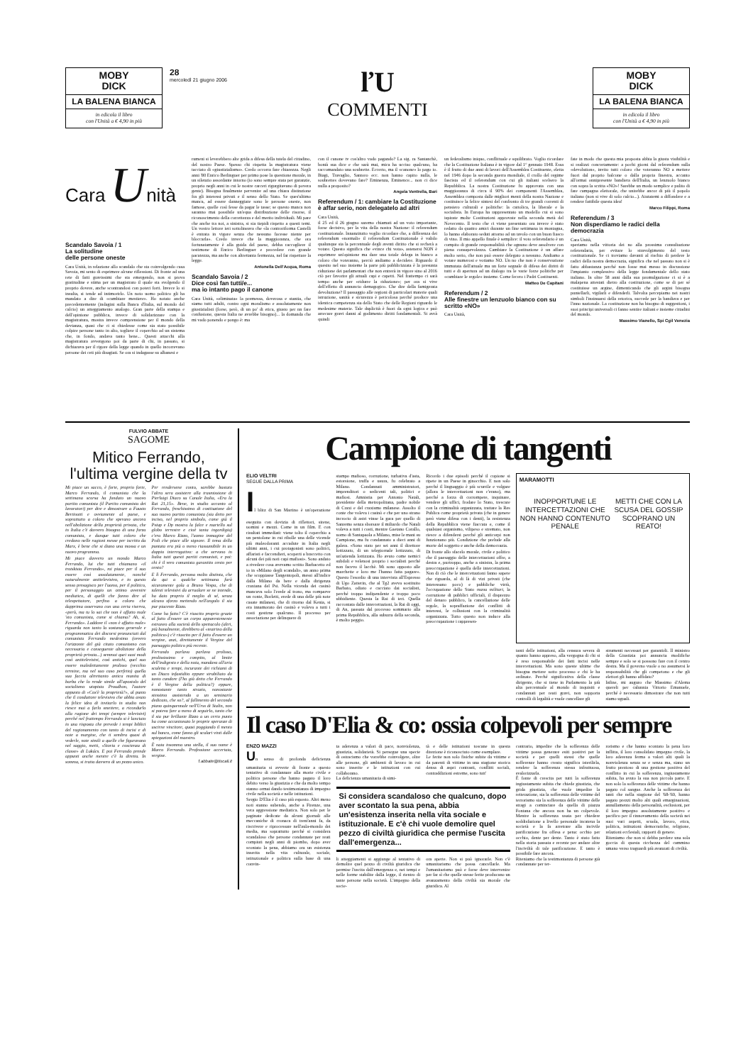MOBY
DICK
LA BALENA BIANCA
in edicola il libro
con l'Unità a € 4,90 in più
28
mercoledì 21 giugno 2006
ľU
COMMENTI
MOBY
DICK
LA BALENA BIANCA
in edicola il libro
con l'Unità a € 4,90 in più
Cara Unità
Scandalo Savoia / 1
La solitudine
delle persone oneste
Cara Unità, in relazione allo scandalo che sta coinvolgendo casa Savoia, mi sento di esprimere alcune riflessioni. Di fronte ad una rete di fatti gravissimi che sta emergendo, non si prova gratitudine e stima per un magistrato il quale sta svolgendo il proprio dovere, anche scontrandosi con poteri forti. Invece lo si insulta, si tende ad intimorirlo. Un noto uomo politico gli ha mandato a dire di «cambiare mestiere». Ho notato anche precedentemente (indagini sulla Banca d'Italia, sul mondo del calcio) un atteggiamento analogo. Gran parte della stampa e dell'opinione pubblica, invece di solidarizzare con la magistratura, mostra invece comprensione per il mondo della devianza, quasi che ci si chiedesse come sia stato possibile colpire persone tanto in alto, togliere il coperchio ad un sistema che, in fondo, andava tanto bene... Questi attacchi alla magistratura avvengono poi da parte di chi, in passato, si dichiarava per il rigore della legge quando in quello incorrevano persone dei ceti più disagiati. Se ora si indagasse su albanesi e
rumeni si leverebbero alte grida a difesa della tutela del cittadino, del nostro Paese. Spesso chi rispetta la magistratura viene tacciato di «giustizialismo». Credo occorra fare chiarezza. Negli anni '80 Enrico Berlinguer per primo pose la questione morale, in un silenzio assordante intorno (io sono sempre stata per garanzie, proprio negli anni in cui le nostre carceri rigurgitavano di povera gente). Bisogna finalmente pervenire ad una chiara distinzione fra gli interessi privati e il senso dello Stato. Se ques'ultimo manca, ad essere danneggiate sono le persone oneste, non famose, quelle così fesse da pagar le tasse; se questo manca non saranno mai possibile un'equa distribuzione delle risorse, il riconoscimento della correttezza e del merito individuali. Mi pare che anche tra noi, a sinistra, si sia tiepidi rispetto a questi temi. Un vostro lettore ieri sottolineava che «la controriforma Castelli è entrata in vigore senza che nessuno facesse niente per bloccarla». Credo invece che la maggioranza, che ora fortunatamente è alla guida del paese, debba raccogliere il testimone di Enrico Berlinguer e procedere con grande pacatezza, ma anche con altrettanta fermezza, nel far rispettare la legge.
Antonella Dell'Acqua, Roma
Scandalo Savoia / 2
Dice così fan tutti/e...
ma io intanto pago il canone
Cara Unità, «eliminata» la premessa, doverosa e stantia, che siamo tutti adulti, contro ogni moralismo e assolutamente non giustizialisti (forse, però, di un po' di etica, giusto per nn fare confusione, questa Italia ne avrebbe bisogno)... la domanda che mi vado ponendo e pongo è: ma
con il canone tv cos'altro vado pagando? La sig. ra Santanchè, bontà sua dice e che sarà mai, mica ha ucciso qualcuno, ha raccomandato una soubrette. Eccerto, ma il «canone» lo pago io. Biagi, Travaglio, Santoro ecc. non hanno capito nulla, le soubrettes dovevano fare? Eminenza, Eminence... non ci dice nulla a proposito?
Angela Ventrella, Bari
Referendum / 1: cambiare la Costituzione è affar serio, non delegatelo ad altri
Cara Unità,
il 25 ed il 26 giugno saremo chiamati ad un voto importante, forse decisivo, per la vita della nostra Nazione: il referendum costituzionale. Innanzitutto voglio ricordare che, a differenza dei referendum «normali» il referendum Costituzionale è valido qualunque sia la percentuale degli aventi diritto che si recherà a votare. Questo significa che «vince chi vota», astenersi NON è esprimere un'opinione ma dare una totale delega in bianco a coloro che voteranno, perciò andiamo a decidere. Riguardo il quesito nel suo insieme la parte più pubblicizzata è la presunta riduzione dei parlamentari che non entrerà in vigore sino al 2016 ciò per favorire gli attuali capi e capetti. Nel frattempo ci sarà tempo anche per «ridurre la riduzione»; per ora si vive dell'effetto di annuncio demagogico. Che dire della famigerata devoluzione? Il passaggio alle regioni di particolari materie quali istruzione, sanità e sicurezza è pericolosa perché produce una identica competenza sia dello Stato che delle Regioni riguardo le medesime materie. Tale duplicità è fuori da ogni logica e può arrecare gravi danni al godimento diritti fondamentali. Si avrà quindi
un federalismo iniquo, conflittuale e squilibrato. Voglio ricordare che la Costituzione Italiana è in vigore dal 1° gennaio 1948. Essa è il frutto di due anni di lavori dell'Assemblea Costituente, eletta nel 1946 dopo la seconda guerra mondiale, il crollo del regime fascista ed il referendum con cui gli italiani scelsero la Repubblica. La nostra Costituzione fu approvata con una maggioranza di circa il 90% dei componenti l'Assemblea, Assemblea composta dalle migliori menti della nostra Nazione e costituisce la felice sintesi del confronto di tre grandi correnti di pensiero culturali e politiche: la cattolica, la liberale e la socialista. In Europa ha rappresentato un modello cui si sono ispirate molte Costituzioni approvate nella seconda metà del Novecento. Il testo che ci viene presentato ora invece è stato redatto da quattro amici durante un fine settimana in montagna, lo hanno elaborato seduti attorno ad un tavolo con un buon fiasco di vino. Il mio appello finale è semplice: il voto referendario è un compito di grande responsabilità che ognuno deve assolvere con piena consapevolezza. Cambiare la Costituzione è un affare molto serio, che non può essere delegato a nessuno. Andiamo a votare numerosi e votiamo NO. Un no che non è conservazione immutata dell'attuale ma un forte segnale di difesa dei diritti di tutti e di apertura ad un dialogo tra le varie forze politiche per «cambiare le regole» insieme. Come fecero i Padri Costituenti.
Matteo De Capitani
Referendum / 2
Alle finestre un lenzuolo bianco con su scritto «NO»
Cara Unità,
fate in modo che questa mia proposta abbia la giusta visibilità e si realizzi concretamente: a pochi giorni dal referendum sulla «devolution», invito tutti coloro che voteranno NO a mettere fuori dal proprio balcone o dalla propria finestra, accanto all'ormai onnipresente bandiera dell'Italia, un lenzuolo bianco con sopra la scritta «NO»! Sarebbe un modo semplice e pulito di fare campagna elettorale, che unirebbe ancor di più il popolo italiano (non si vive di solo calcio...). Aiutatemi a diffondere e a rendere fattibile questa idea!
Marco Filippi, Roma
Referendum / 3
Non disperdiamo le radici della democrazia
Cara Unità,
speriamo nella vittoria dei no alla prossima consultazione referendaria, per evitare lo stravolgimento del testo costituzionale. Se ci troviamo davanti al rischio di perdere le radici della nostra democrazia, significa che nel passato non si è fatto abbastanza perché non fosse mai messo in discussione l'impianto complessivo della legge fondamentale dello stato italiano. In oltre 58 anni dalla sua promulgazione ci si è a malapena attestati dietro alla costituzione, come se di per sé costituisse un argine, dimenticando che gli argini bisogna puntellarli, vigilarli e difenderli. Talvolta percepiamo nei nostri simboli l'insinuarsi della retorica, succede per la bandiera e per l'inno nazionale. La costituzione non ha bisogno di suggestioni, i suoi principi universali ci fanno sentire italiani e insieme cittadini del mondo.
Massimo Vianello, Spi Cgil Venezia
FULVIO ABBATE
SAGOME
Mitico Ferrando,
l'ultima vergine della tv
Mi piace un sacco, è forte, proprio forte, Marco Ferrando, il comunista che la settimana scorsa ha fondato un nuovo partito comunista (il Partito comunista dei lavoratori) per dire e dimostrare a Fausto Bertinotti e ovviamente al paese, e soprattutto a coloro che sperano ancora nell'abolizione della proprietà privata, che in Italia c'è davvero bisogno di una forza comunista, e dunque tutti coloro che credono nelle ragioni messe per iscritto da Marx, è bene che si diano una mossa e un nuovo programma.
Mi piace davvero un mondo Marco Ferrando, lui che tutti chiamano «il trotskista Ferrando», mi piace per il suo essere così assolutamente, nonché naturalmente antitelevisivo, e in questo senso presagisco per l'uomo, per il politico, per il personaggio un ottimo avvenire mediatico, di quelli che fanno dire al telespettatore, perfino a coloro che dapprima osservano con una certa riserva, «però, ma tu lo sai che non è affatto male 'sto comunista, come si chiama? Ah, sì, Ferrando». Laddove il «non è affatto male» riguarda non tanto la sostanza generale e programmatica dei discorsi pronunciati dal comunista Ferrando medesimo (ovvero l'orizzonte del già citato comunismo con necessaria e conseguente abolizione della proprietà privata...) semmai quei suoi modi così antitelevisivi, così antichi, quel suo essere maledettamente prolisso (vecchio termine, ma nel suo caso perfetto) quella sua faccia altrettanto antica munita di barba che lo rende simile all'apostolo del socialismo utopista Proudhon, l'autore appunto di «Cos'è la proprietà?», al punto che il conduttore televisivo che abbia avuto la felice idea di invitarlo in studio non riesce mai a farlo smettere, a ricondurlo alla ragione dei tempi (sempre televisivi) perché nel frattempo Ferrando si è lanciato in una risposta che prevede i tempi biblici del ragionamento con tanto di incisi e di note a margine, che ti sembra quasi di vederle, note simili a quelle che figuravano nel saggio, metti, «Storia e coscienza di classe» di Lukács. E poi Ferrando prende appunti anche mentre c'è la diretta. In somma, si tratta davvero di un pezzo unico.
Per rendersene conto, sarebbe bastato l'altra sera assistere alla trasmissione di Pierluigi Diaco su Canale Italia, «Era la Rai 21,15». Bene, in studio accanto al Ferrando, freschissimo di costituzione del suo nuovo partito comunista (sia detto per inciso, nel proprio simbolo, come già il Psiup e Dp mostra la falce e martello sul globo terrestre e cioè tanta ingordigia) c'era Marco Rizzo, l'uomo immagine del Pcdi che piace alle signore. Il tema della puntata era più o meno riassumibile in un doppio interrogativo: a che servono in Italia tutti questi partiti comunisti, e poi: chi è il vero comunista garantito cento per cento?
E lì Ferrando, persona molto distinta, che da qui a qualche settimana farà sicuramente gola a Bruno Vespa, che di talenti televisivi da arruolare se ne intende, ha dato proprio il meglio di sé, senza alcuno sforzo mettendo nell'angolo il sia pur piacente Rizzo.
Come ha fatto? C'è riuscito proprio grazie al fatto d'essere un corpo apparentemente estraneo alla società dello spettacolo (altri, più banalmente, direbbero al «teatrino della politica») c'è riuscito per il fatto d'essere un vergine, anzi, direttamente il Vergine del paesaggio politico più recente.
Ferrando parlava parlava prolisso, prolississimo e compito, al limite dell'indigesto e della noia, mandava all'aria scaletta e tempi, incurante dei richiami di un Diaco infastidito eppure strabiliato da tanto candore (l'ho già detto che Ferrando è il Vergine della politica?) eppure, nonostante tanto strazio, nonostante stessimo assistendo a un seminario dedicato, che so?, al fallimento del secondo piano quinquennale nell'Urss di Stalin, non si poteva fare a meno di seguirlo, tanto che il sia pur brillante Rizzo a un certo punto ha come accantonato le proprie speranze di uscirne vincitore, quasi poggiando il mento sul banco, come fanno gli scalari vinti dalle spiegazioni del maestro.
È nata insomma una stella, il suo nome è Marco Ferrando. Professione accertata, vergine.
f.abbate@tiscali.it
Campione di tangenti
ELIO VELTRI
SEGUE DALLA PRIMA
Il blitz di San Martino è un'operazione eseguita con dovizia di riflettori, sirene, uomini e mezzi. Come in un film. E con risultati immediati: viene tolto il coperchio a un pentolone in cui ribolle una delle vicende più maleodoranti accadute in Italia negli ultimi anni, i cui protagonisti sono politici, affaristi e faccendieri, scoperti a braccetto con alcuni dei più noti capi mafiosi». Sono andato a rivedere cosa avevamo scritto Barbacetto ed io in «Milano degli scandali», un anno prima che scoppiasse Tangentopoli, messi all'indice dalla Milano da bere e dalla dirigenza craxiana del Psi. Nella vicenda dei casinò mancava solo l'erede al trono, ma comparve un conte, Borletti, erede di una delle più note casate milanesi, che di ritorno dal Kenia, si era innamorato dei casinò e voleva a tutti i costi gestirne qualcuno. Il processo per associazione per delinquere di
stampo mafioso, corruzione, turbativa d'asta, estorsione, truffa e usura, fu celebrato a Milano. Condannati amministratori, imprenditori o sedicenti tali, politici e mafiosi. Amnistia per Antonio Natali, presidente della metropolitana, padre nobile di Craxi e del craxismo milanese. Assolto il conte che voleva i casinò e che per uno strano incrocio di astri vinse la gara per quello di Sanremo senza sborsare il miliardo che Natali voleva a tutti i costi, mentre Gaetano Corallo, uomo di Santapaola a Milano, mise le mani su Campione, ma fu condannato a dieci anni di galera. «Sono stato per sei anni il direttore lottizzato, di un telegiornale lottizzato, di un'azienda lottizzata. Ho avuto come nemici subdoli e velenosi proprio i socialisti perché non facevo il lacchè. Mi sono opposto alle marchette e loro me l'hanno fatta pagare». Questo l'esordio di una intervista all'Espresso di Ugo Zatterin, che al Tg2 aveva sostituito Barbato, odiato e cacciato dai socialisti, perché troppo indipendente e troppo poco ubbidiente. Questa la Rai di ieri. Quella raccontata dalle intercettazioni, la Rai di oggi, di An, passata dal processo sommario alla prima Repubblica, alla suburra della seconda, è molto peggio.
Ricordo i due episodi perché il copione si ripete in un Paese in ginocchio. E non solo perché il linguaggio è più scurrile e volgare (allora le intercettazioni non c'erano), ma perché a forza di corrompere, inquinare, vendere gli uffici, frodare lo Stato, trescare con la criminalità organizzata, trattare la Res Publica come proprietà privata (che in genere però viene difesa con i denti), la resistenza della Repubblica viene fiaccata e, come il qualsiasi organismo, vilipeso e stremato, non riesce a difendersi perché gli anticorpi non funzionano più. Condizione che prelude alla morte del soggetto e anche della democrazia.
Di fronte allo sfacelo morale, civile e politico che il paesaggio delle intercettazioni offre, a destra e, purtroppo, anche a sinistra, la prima preoccupazione è quella delle intercettazioni. Non di ciò che le intercettazioni fanno sapere che riguarda, al di là di vizi privati (che interessano poco) e pubbliche virtù, l'occupazione dello Stato manu militari, la corruzione di pubblici ufficiali, il disprezzo del denaro pubblico, la cancellazione delle regole, la sopraffazione dei conflitti di interessi, le collusioni con la criminalità organizzata. Tutto questo non induce alla preoccupazione i rappresen-
MARAMOTTI
INOPPORTUNE LE INTERCETTAZIONI CHE NON HANNO CONTENUTO PENALE METTI CHE CON LA SCUSA DEL GOSSIP SCOPRANO UN REATO!
tanti delle istituzioni, alla censura severa di quanto hanno appreso, alla vergogna di chi si è reso responsabile dei fatti incisi nelle intercettazioni. Ma sono queste ultime che bisogna mettere sotto processo e chi le ha ordinate. Perché significativa della classe dirigente, che si tiene in Parlamento la più alta percentuale al mondo di inquisiti e condannati per reati gravi, non sopporta controlli di legalità e vuole cancellare gli
strumenti necessari per garantirli. Il ministro della Giustizia poi annuncia modifiche sempre e solo se si possono fare con il centro destra. Ma il governo vuole o no assumersi le responsabilità che gli competono e che gli elettori gli hanno affidato?
Infine, mi auguro che Massimo d'Alema quereli per calunnia Vittorio Emanuele, perché è necessario dimostrare che non tutti siamo uguali.
Il caso D'Elia & co: ossia colpevoli per sempre
ENZO MAZZI
Un senso di profonda deficienza umanitaria si avverte di fronte a questo tentativo di condannare alla morte civile e politica persone che hanno pagato il loro debito verso la giustizia e che da molto tempo stanno ormai dando testimonianza di impegno civile nella società e nelle istituzioni.
Sergio D'Elia è il caso più esposto. Altri meno noti stanno subendo, anche a Firenze, una vera aggressione mediatica. Non solo per le paginate dedicate da alcuni giornali alle meccaniche di cronaca di trent'anni fa, da riscrivere e riprocessare nell'aula-mondo dei media, ma soprattutto perché si considera scandaloso che persone condannate per reati compiuti negli anni di piombo, dopo aver scontato la pena, abbiamo ora un esistenza inserita nella vita culturale, sociale, istituzionale e politica sulla base di una convin-
ta aderenza a valori di pace, nonviolenza, giustizia, solidarietà. Si persegue una specie di ostracismo che vorrebbe coinvolgere, oltre alle persone, gli ambienti di lavoro in cui sono inserite e le istituzioni con cui collaborano.
La deficienza umanitaria di simi-
tà e delle istituzioni toscane in questa direzione è riconosciuto come esemplare.
Le ferite non solo fisiche subite da vittime e da parenti di vittime in una stagione storica densa di aspri contrasti, conflitti sociali, contraddizioni estreme, sono tutt'
Si considera scandaloso che qualcuno, dopo aver scontato la sua pena, abbia un'esistenza inserita nella vita sociale e istituzionale. E c'è chi vuole demolire quel pezzo di civiltà giuridica che permise l'uscita dall'emergenza...
li atteggiamenti si aggiunge al tentativo di demolire quel pezzo di civiltà giuridica che permise l'uscita dall'emergenza e, nei tempi e nelle forme stabilite dalla legge, il rientro di tante persone nella società. L'impegno della socie-
ora aperte. Non si può ignorarle. Non c'è umanitarismo che possa cancellarle. Ma l'umanitarismo può e forse deve intervenire per far sì che quelle stesse ferite producano un avanzamento della civiltà sia morale che giuridica. Al
contrario, impedire che la sofferenza delle vittime possa generare esiti positivi per la società e per quelli stessi che quelle sofferenze hanno creato significa isterilirla, rendere la sofferenza stessa infruttuosa, svalorizzarla.
È fonte di crescita per tutti la sofferenza ingiustamente subita che chiede giustizia, che grida giustizia, che vuole impedire la reiterazione, sia la sofferenza delle vittime del terrorismo sia la sofferenza delle vittime delle stragi a cominciare da quella di piazza Fontana che ancora non ha un colpevole. Mentre la sofferenza usata per chiedere soddisfazione a livello personale incatena la società e la fa arretrare alla incivile parificazione fra offesa e pena: occhio per occhio, dente per dente. Tanto è stato fatto nella storia passata e recente per andare oltre l'inciviltà di tale parificazione. E tanto è possibile fare ancora.
Riteniamo che la testimonianza di persone già condannate per ter-
rorismo e che hanno scontato la pena loro inflitta, il loro consolidato impegno civile, la loro aderenza ferma a valori alti quali la nonviolenza senza se e senza ma, siano un frutto prezioso di una gestione positiva del conflitto in cui la sofferenza, ingiustamente subita, ha avuto la sua non piccola parte. E non solo la sofferenza delle vittime che hanno pagato col sangue. Anche la sofferenza dei tanti che nella stagione del '68-'69, hanno pagato prezzi molto alti quali emarginazioni, annullamento della personalità, esclusioni, per il loro impegno assolutamente positivo e pacifico per il rinnovamento della società nei suoi vari aspetti, scuola, lavoro, etica, politica, istituzioni democratiche, religione, relazioni ecclesiali, rapporti di genere.
Riteniamo che non si debba perdere una sola goccia di questa ricchezza del cammino umano verso traguardi più avanzati di civiltà.